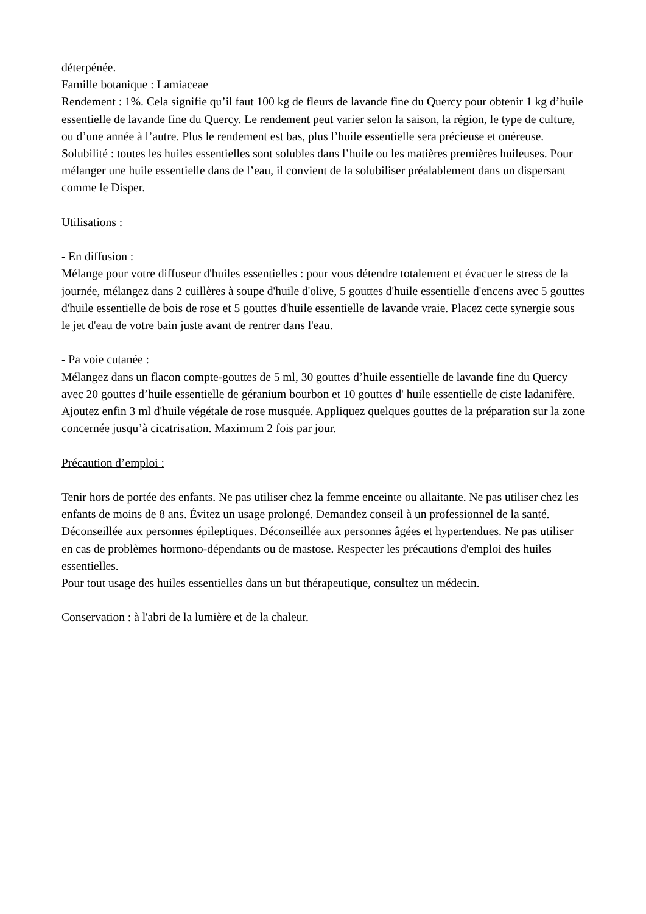déterpénée.
Famille botanique : Lamiaceae
Rendement : 1%. Cela signifie qu’il faut 100 kg de fleurs de lavande fine du Quercy pour obtenir 1 kg d’huile essentielle de lavande fine du Quercy. Le rendement peut varier selon la saison, la région, le type de culture, ou d’une année à l’autre. Plus le rendement est bas, plus l’huile essentielle sera précieuse et onéreuse.
Solubilité : toutes les huiles essentielles sont solubles dans l’huile ou les matières premières huileuses. Pour mélanger une huile essentielle dans de l’eau, il convient de la solubiliser préalablement dans un dispersant comme le Disper.
Utilisations :
- En diffusion :
Mélange pour votre diffuseur d'huiles essentielles : pour vous détendre totalement et évacuer le stress de la journée, mélangez dans 2 cuillères à soupe d'huile d'olive, 5 gouttes d'huile essentielle d'encens avec 5 gouttes d'huile essentielle de bois de rose et 5 gouttes d'huile essentielle de lavande vraie. Placez cette synergie sous le jet d'eau de votre bain juste avant de rentrer dans l'eau.
- Pa voie cutanée :
Mélangez dans un flacon compte-gouttes de 5 ml, 30 gouttes d’huile essentielle de lavande fine du Quercy avec 20 gouttes d’huile essentielle de géranium bourbon et 10 gouttes d' huile essentielle de ciste ladanifère. Ajoutez enfin 3 ml d'huile végétale de rose musquée. Appliquez quelques gouttes de la préparation sur la zone concernée jusqu’à cicatrisation. Maximum 2 fois par jour.
Précaution d’emploi :
Tenir hors de portée des enfants. Ne pas utiliser chez la femme enceinte ou allaitante. Ne pas utiliser chez les enfants de moins de 8 ans. Évitez un usage prolongé. Demandez conseil à un professionnel de la santé. Déconseillée aux personnes épileptiques. Déconseillée aux personnes âgées et hypertendues. Ne pas utiliser en cas de problèmes hormono-dépendants ou de mastose. Respecter les précautions d'emploi des huiles essentielles.
Pour tout usage des huiles essentielles dans un but thérapeutique, consultez un médecin.
Conservation : à l'abri de la lumière et de la chaleur.